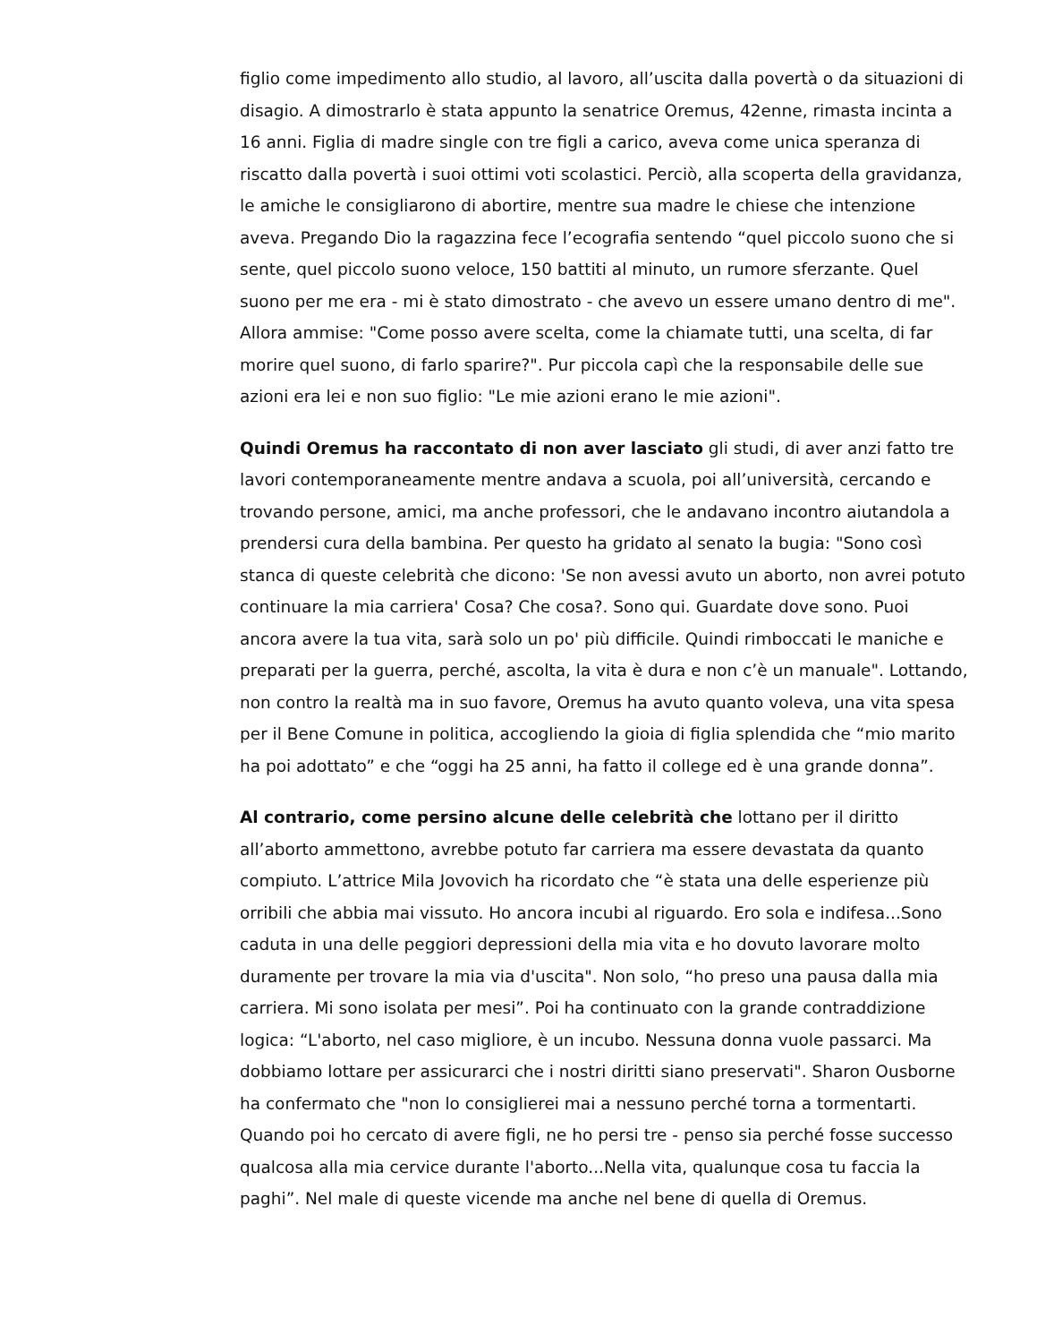figlio come impedimento allo studio, al lavoro, all’uscita dalla povertà o da situazioni di disagio. A dimostrarlo è stata appunto la senatrice Oremus, 42enne, rimasta incinta a 16 anni. Figlia di madre single con tre figli a carico, aveva come unica speranza di riscatto dalla povertà i suoi ottimi voti scolastici. Perciò, alla scoperta della gravidanza, le amiche le consigliarono di abortire, mentre sua madre le chiese che intenzione aveva. Pregando Dio la ragazzina fece l’ecografia sentendo “quel piccolo suono che si sente, quel piccolo suono veloce, 150 battiti al minuto, un rumore sferzante. Quel suono per me era - mi è stato dimostrato - che avevo un essere umano dentro di me". Allora ammise: "Come posso avere scelta, come la chiamate tutti, una scelta, di far morire quel suono, di farlo sparire?". Pur piccola capì che la responsabile delle sue azioni era lei e non suo figlio: "Le mie azioni erano le mie azioni".
Quindi Oremus ha raccontato di non aver lasciato gli studi, di aver anzi fatto tre lavori contemporaneamente mentre andava a scuola, poi all’università, cercando e trovando persone, amici, ma anche professori, che le andavano incontro aiutandola a prendersi cura della bambina. Per questo ha gridato al senato la bugia: "Sono così stanca di queste celebrità che dicono: 'Se non avessi avuto un aborto, non avrei potuto continuare la mia carriera' Cosa? Che cosa?. Sono qui. Guardate dove sono. Puoi ancora avere la tua vita, sarà solo un po' più difficile. Quindi rimboccati le maniche e preparati per la guerra, perché, ascolta, la vita è dura e non c’è un manuale". Lottando, non contro la realtà ma in suo favore, Oremus ha avuto quanto voleva, una vita spesa per il Bene Comune in politica, accogliendo la gioia di figlia splendida che “mio marito ha poi adottato” e che “oggi ha 25 anni, ha fatto il college ed è una grande donna”.
Al contrario, come persino alcune delle celebrità che lottano per il diritto all’aborto ammettono, avrebbe potuto far carriera ma essere devastata da quanto compiuto. L’attrice Mila Jovovich ha ricordato che “è stata una delle esperienze più orribili che abbia mai vissuto. Ho ancora incubi al riguardo. Ero sola e indifesa...Sono caduta in una delle peggiori depressioni della mia vita e ho dovuto lavorare molto duramente per trovare la mia via d'uscita". Non solo, “ho preso una pausa dalla mia carriera. Mi sono isolata per mesi”. Poi ha continuato con la grande contraddizione logica: “L'aborto, nel caso migliore, è un incubo. Nessuna donna vuole passarci. Ma dobbiamo lottare per assicurarci che i nostri diritti siano preservati". Sharon Ousborne ha confermato che "non lo consiglierei mai a nessuno perché torna a tormentarti. Quando poi ho cercato di avere figli, ne ho persi tre - penso sia perché fosse successo qualcosa alla mia cervice durante l'aborto...Nella vita, qualunque cosa tu faccia la paghi”. Nel male di queste vicende ma anche nel bene di quella di Oremus.